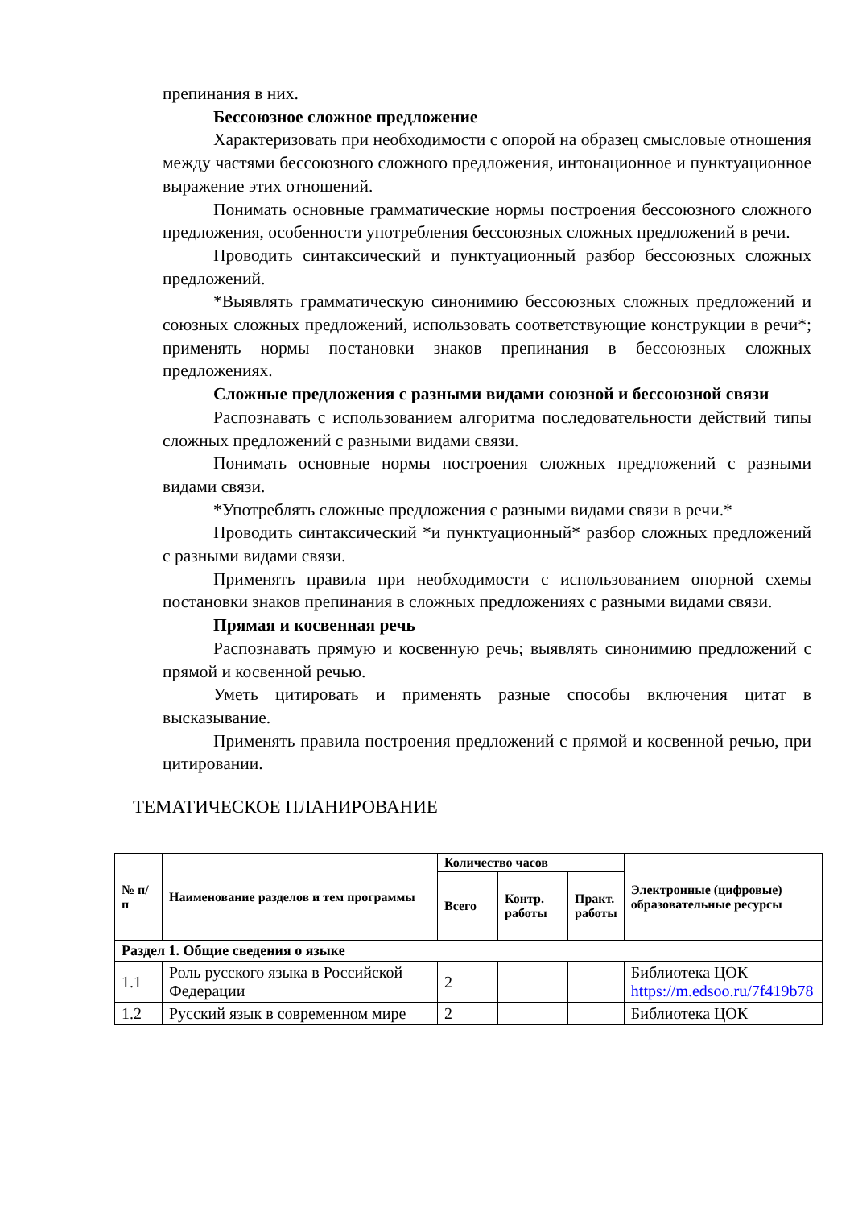препинания в них.
Бессоюзное сложное предложение
Характеризовать при необходимости с опорой на образец смысловые отношения между частями бессоюзного сложного предложения, интонационное и пунктуационное выражение этих отношений.
Понимать основные грамматические нормы построения бессоюзного сложного предложения, особенности употребления бессоюзных сложных предложений в речи.
Проводить синтаксический и пунктуационный разбор бессоюзных сложных предложений.
*Выявлять грамматическую синонимию бессоюзных сложных предложений и союзных сложных предложений, использовать соответствующие конструкции в речи*; применять нормы постановки знаков препинания в бессоюзных сложных предложениях.
Сложные предложения с разными видами союзной и бессоюзной связи
Распознавать с использованием алгоритма последовательности действий типы сложных предложений с разными видами связи.
Понимать основные нормы построения сложных предложений с разными видами связи.
*Употреблять сложные предложения с разными видами связи в речи.*
Проводить синтаксический *и пунктуационный* разбор сложных предложений с разными видами связи.
Применять правила при необходимости с использованием опорной схемы постановки знаков препинания в сложных предложениях с разными видами связи.
Прямая и косвенная речь
Распознавать прямую и косвенную речь; выявлять синонимию предложений с прямой и косвенной речью.
Уметь цитировать и применять разные способы включения цитат в высказывание.
Применять правила построения предложений с прямой и косвенной речью, при цитировании.
ТЕМАТИЧЕСКОЕ ПЛАНИРОВАНИЕ
| № п/п | Наименование разделов и тем программы | Количество часов | | | Электронные (цифровые) образовательные ресурсы |
| --- | --- | --- | --- | --- | --- |
| | | Всего | Контр. работы | Практ. работы | |
| Раздел 1. Общие сведения о языке | | | | | |
| 1.1 | Роль русского языка в Российской Федерации | 2 | | | Библиотека ЦОК https://m.edsoo.ru/7f419b78 |
| 1.2 | Русский язык в современном мире | 2 | | | Библиотека ЦОК |